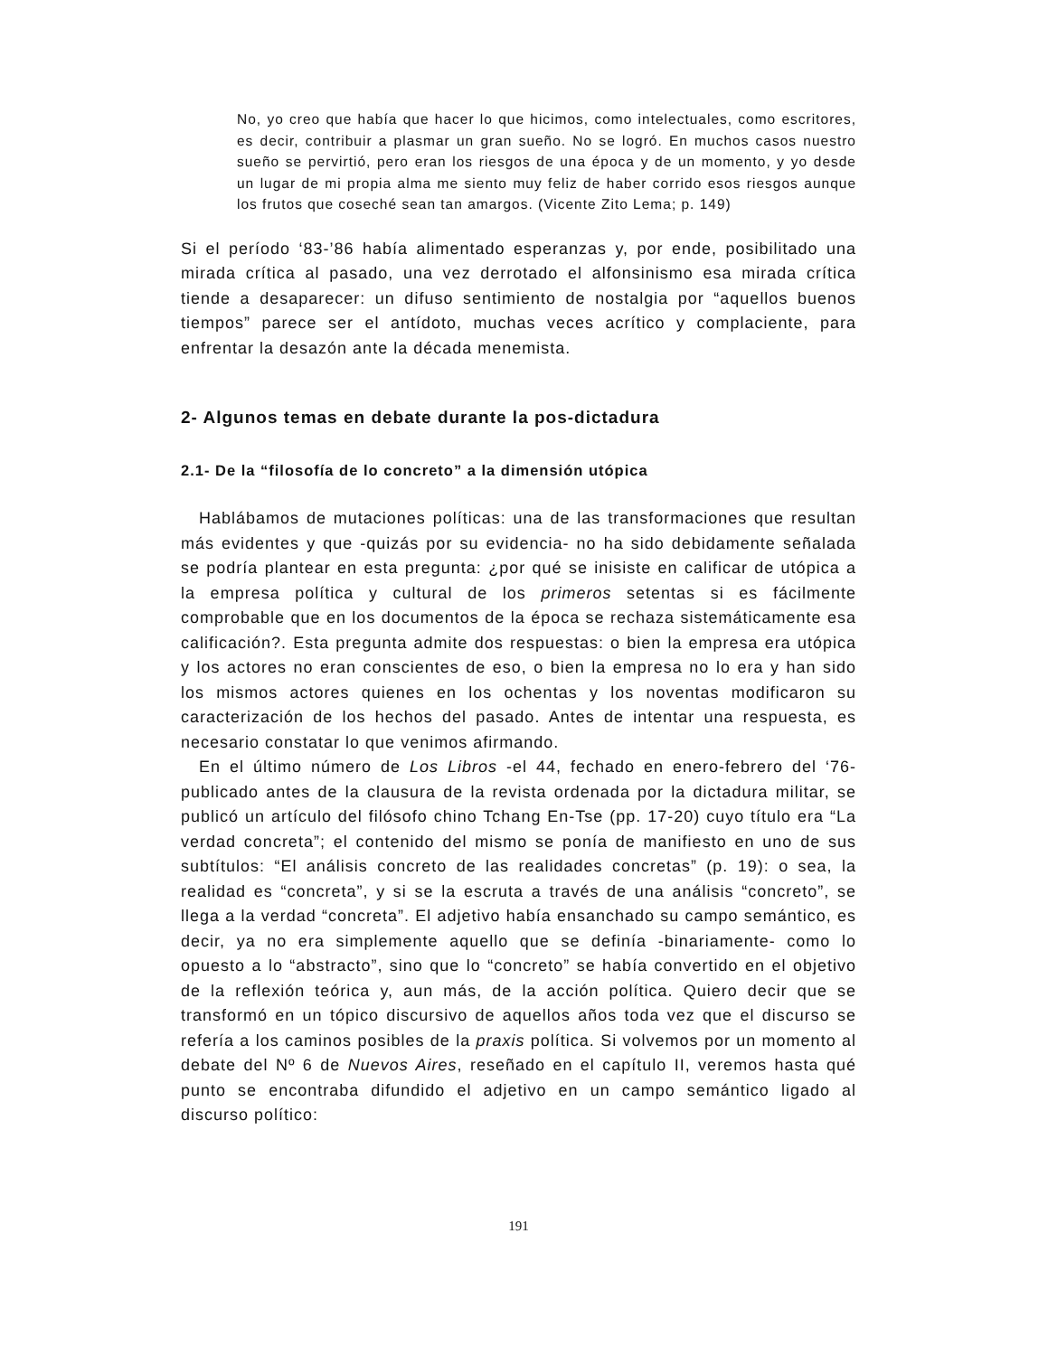No, yo creo que había que hacer lo que hicimos, como intelectuales, como escritores, es decir, contribuir a plasmar un gran sueño. No se logró. En muchos casos nuestro sueño se pervirtió, pero eran los riesgos de una época y de un momento, y yo desde un lugar de mi propia alma me siento muy feliz de haber corrido esos riesgos aunque los frutos que coseché sean tan amargos. (Vicente Zito Lema; p. 149)
Si el período ‘83-’86 había alimentado esperanzas y, por ende, posibilitado una mirada crítica al pasado, una vez derrotado el alfonsinismo esa mirada crítica tiende a desaparecer: un difuso sentimiento de nostalgia por “aquellos buenos tiempos” parece ser el antídoto, muchas veces acrítico y complaciente, para enfrentar la desazón ante la década menemista.
2- Algunos temas en debate durante la pos-dictadura
2.1- De la “filosofía de lo concreto” a la dimensión utópica
Hablábamos de mutaciones políticas: una de las transformaciones que resultan más evidentes y que -quizás por su evidencia- no ha sido debidamente señalada se podría plantear en esta pregunta: ¿por qué se inisiste en calificar de utópica a la empresa política y cultural de los primeros setentas si es fácilmente comprobable que en los documentos de la época se rechaza sistemáticamente esa calificación?. Esta pregunta admite dos respuestas: o bien la empresa era utópica y los actores no eran conscientes de eso, o bien la empresa no lo era y han sido los mismos actores quienes en los ochentas y los noventas modificaron su caracterización de los hechos del pasado. Antes de intentar una respuesta, es necesario constatar lo que venimos afirmando.
En el último número de Los Libros -el 44, fechado en enero-febrero del ‘76- publicado antes de la clausura de la revista ordenada por la dictadura militar, se publicó un artículo del filósofo chino Tchang En-Tse (pp. 17-20) cuyo título era “La verdad concreta”; el contenido del mismo se ponía de manifiesto en uno de sus subtítulos: “El análisis concreto de las realidades concretas” (p. 19): o sea, la realidad es “concreta”, y si se la escruta a través de una análisis “concreto”, se llega a la verdad “concreta”. El adjetivo había ensanchado su campo semántico, es decir, ya no era simplemente aquello que se definía -binariamente- como lo opuesto a lo “abstracto”, sino que lo “concreto” se había convertido en el objetivo de la reflexión teórica y, aun más, de la acción política. Quiero decir que se transformó en un tópico discursivo de aquellos años toda vez que el discurso se refería a los caminos posibles de la praxis política. Si volvemos por un momento al debate del Nº 6 de Nuevos Aires, reseñado en el capítulo II, veremos hasta qué punto se encontraba difundido el adjetivo en un campo semántico ligado al discurso político:
191